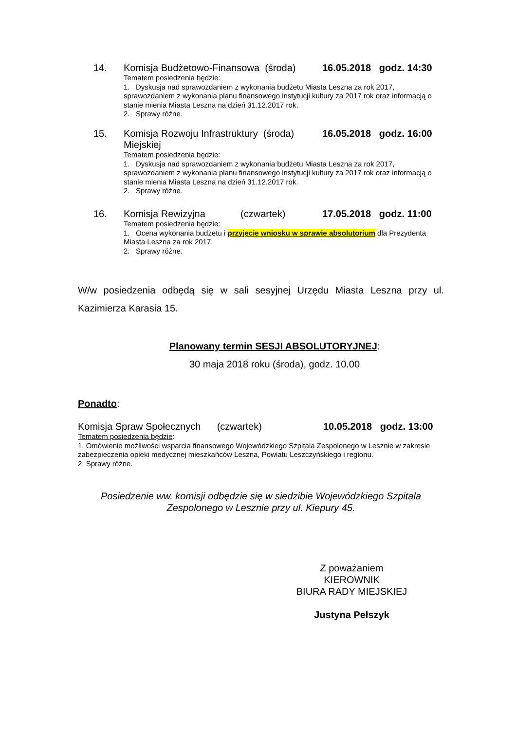14. Komisja Budżetowo-Finansowa (środa) 16.05.2018 godz. 14:30
Tematem posiedzenia będzie:
1. Dyskusja nad sprawozdaniem z wykonania budżetu Miasta Leszna za rok 2017, sprawozdaniem z wykonania planu finansowego instytucji kultury za 2017 rok oraz informacją o stanie mienia Miasta Leszna na dzień 31.12.2017 rok.
2. Sprawy różne.
15. Komisja Rozwoju Infrastruktury (środa)
Miejskiej 16.05.2018 godz. 16:00
Tematem posiedzenia będzie:
1. Dyskusja nad sprawozdaniem z wykonania budżetu Miasta Leszna za rok 2017, sprawozdaniem z wykonania planu finansowego instytucji kultury za 2017 rok oraz informacją o stanie mienia Miasta Leszna na dzień 31.12.2017 rok.
2. Sprawy różne.
16. Komisja Rewizyjna (czwartek) 17.05.2018 godz. 11:00
Tematem posiedzenia będzie:
1. Ocena wykonania budżetu i przyjęcie wniosku w sprawie absolutorium dla Prezydenta Miasta Leszna za rok 2017.
2. Sprawy różne.
W/w posiedzenia odbędą się w sali sesyjnej Urzędu Miasta Leszna przy ul. Kazimierza Karasia 15.
Planowany termin SESJI ABSOLUTORYJNEJ:
30 maja 2018 roku (środa), godz. 10.00
Ponadto:
Komisja Spraw Społecznych (czwartek) 10.05.2018 godz. 13:00
Tematem posiedzenia będzie:
1. Omówienie możliwości wsparcia finansowego Wojewódzkiego Szpitala Zespolonego w Lesznie w zakresie zabezpieczenia opieki medycznej mieszkańców Leszna, Powiatu Leszczyńskiego i regionu.
2. Sprawy różne.
Posiedzenie ww. komisji odbędzie się w siedzibie Wojewódzkiego Szpitala Zespolonego w Lesznie przy ul. Kiepury 45.
Z poważaniem
KIEROWNIK
BIURA RADY MIEJSKIEJ
Justyna Pełszyk